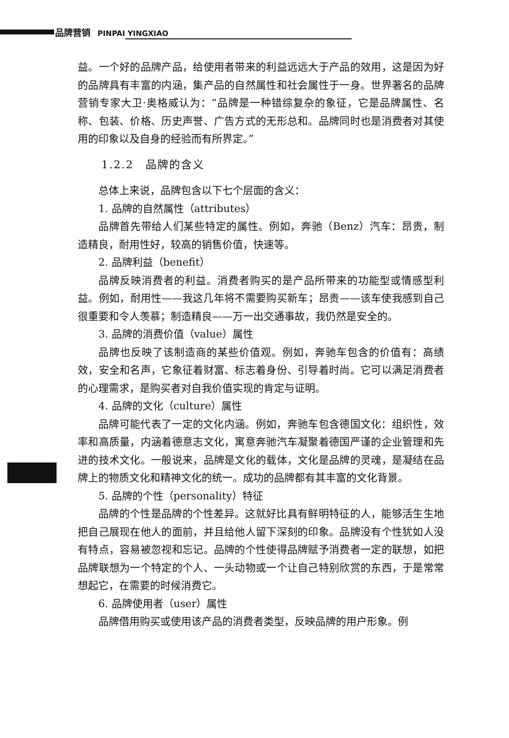品牌营销 PINPAI YINGXIAO
益。一个好的品牌产品，给使用者带来的利益远远大于产品的效用，这是因为好的品牌具有丰富的内涵，集产品的自然属性和社会属性于一身。世界著名的品牌营销专家大卫·奥格威认为：“品牌是一种错综复杂的象征，它是品牌属性、名称、包装、价格、历史声誉、广告方式的无形总和。品牌同时也是消费者对其使用的印象以及自身的经验而有所界定。”
1.2.2　品牌的含义
总体上来说，品牌包含以下七个层面的含义：
1. 品牌的自然属性（attributes）
品牌首先带给人们某些特定的属性。例如，奔驰（Benz）汽车：昂贵，制造精良，耐用性好，较高的销售价值，快速等。
2. 品牌利益（benefit）
品牌反映消费者的利益。消费者购买的是产品所带来的功能型或情感型利益。例如，耐用性——我这几年将不需要购买新车；昂贵——该车使我感到自己很重要和令人羡慕；制造精良——万一出交通事故，我仍然是安全的。
3. 品牌的消费价值（value）属性
品牌也反映了该制造商的某些价值观。例如，奔驰车包含的价值有：高绩效，安全和名声，它象征着财富、标志着身份、引导着时尚。它可以满足消费者的心理需求，是购买者对自我价值实现的肯定与证明。
4. 品牌的文化（culture）属性
品牌可能代表了一定的文化内涵。例如，奔驰车包含德国文化：组织性，效率和高质量，内涵着德意志文化，寓意奔驰汽车凝聚着德国严谨的企业管理和先进的技术文化。一般说来，品牌是文化的载体，文化是品牌的灵魂，是凝结在品牌上的物质文化和精神文化的统一。成功的品牌都有其丰富的文化背景。
5. 品牌的个性（personality）特征
品牌的个性是品牌的个性差异。这就好比具有鲜明特征的人，能够活生生地把自己展现在他人的面前，并且给他人留下深刻的印象。品牌没有个性犹如人没有特点，容易被忽视和忘记。品牌的个性使得品牌赋予消费者一定的联想，如把品牌联想为一个特定的个人、一头动物或一个让自己特别欣赏的东西，于是常常想起它，在需要的时候消费它。
6. 品牌使用者（user）属性
品牌借用购买或使用该产品的消费者类型，反映品牌的用户形象。例